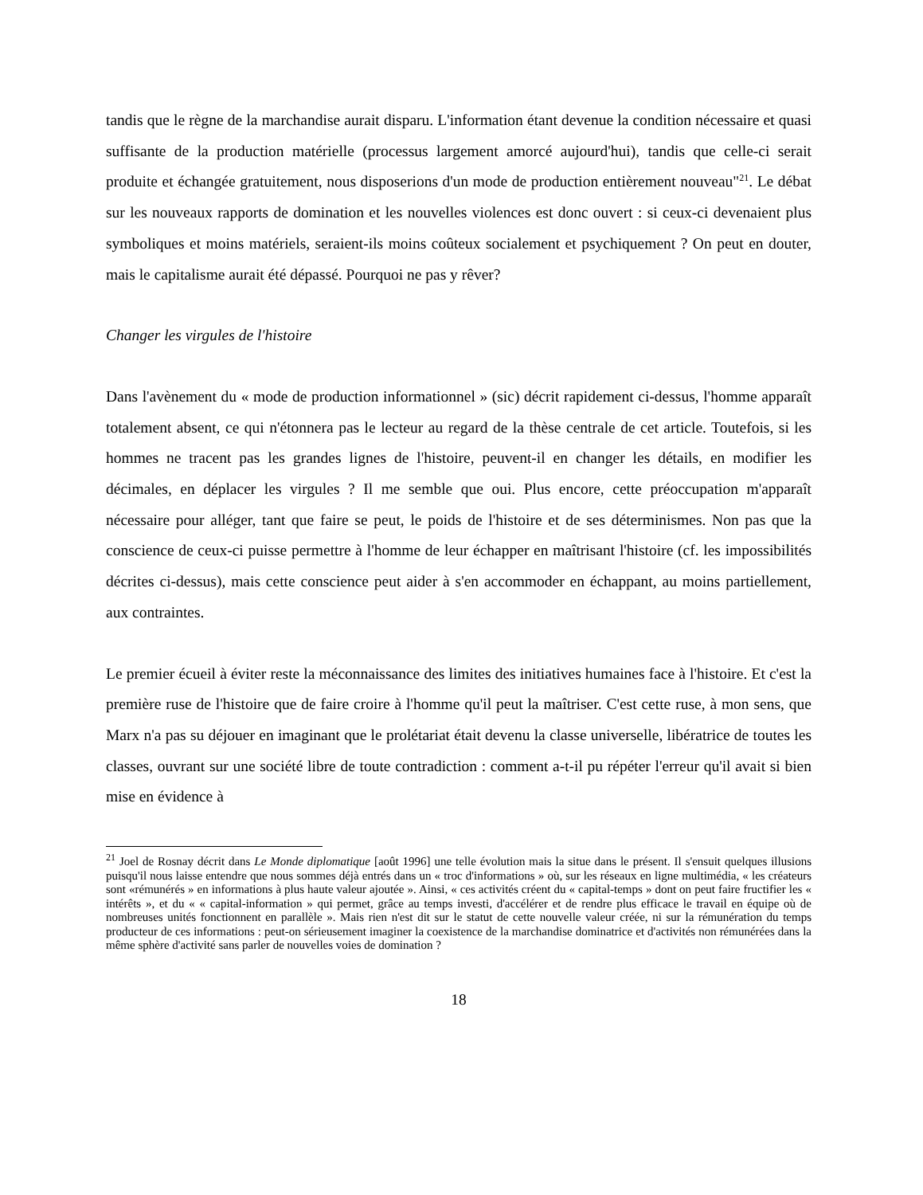tandis que le règne de la marchandise aurait disparu. L'information étant devenue la condition nécessaire et quasi suffisante de la production matérielle (processus largement amorcé aujourd'hui), tandis que celle-ci serait produite et échangée gratuitement, nous disposerions d'un mode de production entièrement nouveau"<sup>21</sup>. Le débat sur les nouveaux rapports de domination et les nouvelles violences est donc ouvert : si ceux-ci devenaient plus symboliques et moins matériels, seraient-ils moins coûteux socialement et psychiquement ? On peut en douter, mais le capitalisme aurait été dépassé. Pourquoi ne pas y rêver?
Changer les virgules de l'histoire
Dans l'avènement du « mode de production informationnel » (sic) décrit rapidement ci-dessus, l'homme apparaît totalement absent, ce qui n'étonnera pas le lecteur au regard de la thèse centrale de cet article. Toutefois, si les hommes ne tracent pas les grandes lignes de l'histoire, peuvent-il en changer les détails, en modifier les décimales, en déplacer les virgules ? Il me semble que oui. Plus encore, cette préoccupation m'apparaît nécessaire pour alléger, tant que faire se peut, le poids de l'histoire et de ses déterminismes. Non pas que la conscience de ceux-ci puisse permettre à l'homme de leur échapper en maîtrisant l'histoire (cf. les impossibilités décrites ci-dessus), mais cette conscience peut aider à s'en accommoder en échappant, au moins partiellement, aux contraintes.
Le premier écueil à éviter reste la méconnaissance des limites des initiatives humaines face à l'histoire. Et c'est la première ruse de l'histoire que de faire croire à l'homme qu'il peut la maîtriser. C'est cette ruse, à mon sens, que Marx n'a pas su déjouer en imaginant que le prolétariat était devenu la classe universelle, libératrice de toutes les classes, ouvrant sur une société libre de toute contradiction : comment a-t-il pu répéter l'erreur qu'il avait si bien mise en évidence à
<sup>21</sup> Joel de Rosnay décrit dans Le Monde diplomatique [août 1996] une telle évolution mais la situe dans le présent. Il s'ensuit quelques illusions puisqu'il nous laisse entendre que nous sommes déjà entrés dans un « troc d'informations » où, sur les réseaux en ligne multimédia, « les créateurs sont «rémunérés » en informations à plus haute valeur ajoutée ». Ainsi, « ces activités créent du « capital-temps » dont on peut faire fructifier les « intérêts », et du « « capital-information » qui permet, grâce au temps investi, d'accélérer et de rendre plus efficace le travail en équipe où de nombreuses unités fonctionnent en parallèle ». Mais rien n'est dit sur le statut de cette nouvelle valeur créée, ni sur la rémunération du temps producteur de ces informations : peut-on sérieusement imaginer la coexistence de la marchandise dominatrice et d'activités non rémunérées dans la même sphère d'activité sans parler de nouvelles voies de domination ?
18